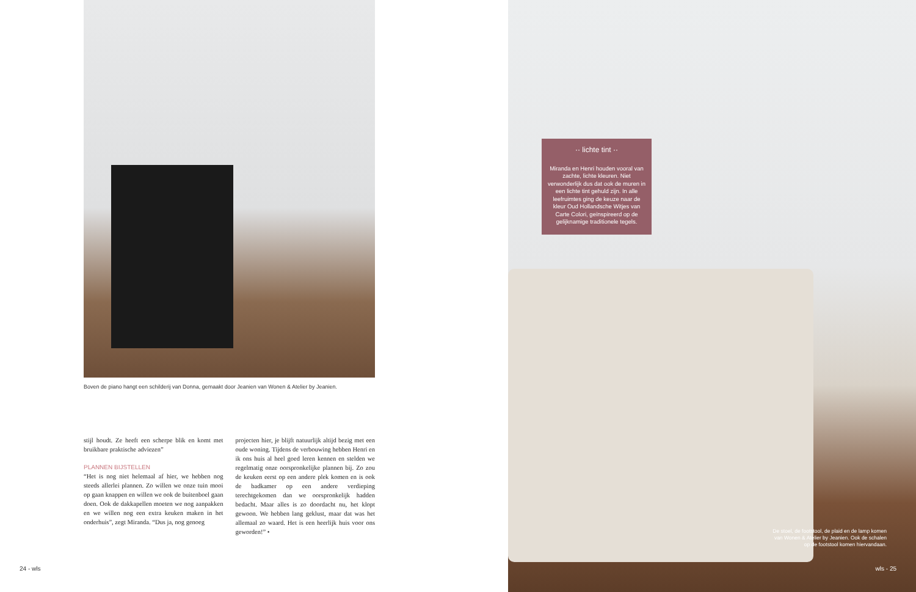Boven de piano hangt een schilderij van Donna, gemaakt door Jeanien van Wonen & Atelier by Jeanien.
stijl houdt. Ze heeft een scherpe blik en komt met bruikbare praktische adviezen”
PLANNEN BIJSTELLEN
“Het is nog niet helemaal af hier, we hebben nog steeds allerlei plannen. Zo willen we onze tuin mooi op gaan knappen en willen we ook de buitenboel gaan doen. Ook de dakkapellen moeten we nog aanpakken en we willen nog een extra keuken maken in het onderhuis”, zegt Miranda. “Dus ja, nog genoeg
projecten hier, je blijft natuurlijk altijd bezig met een oude woning. Tijdens de verbouwing hebben Henri en ik ons huis al heel goed leren kennen en stelden we regelmatig onze oorspronkelijke plannen bij. Zo zou de keuken eerst op een andere plek komen en is ook de badkamer op een andere verdieping terechtgekomen dan we oorspronkelijk hadden bedacht. Maar alles is zo doordacht nu, het klopt gewoon. We hebben lang geklust, maar dat was het allemaal zo waard. Het is een heerlijk huis voor ons geworden!” •
24 - wls
·· lichte tint ··
Miranda en Henri houden vooral van zachte, lichte kleuren. Niet verwonderlijk dus dat ook de muren in een lichte tint gehuld zijn. In alle leefruimtes ging de keuze naar de kleur Oud Hollandsche Witjes van Carte Colori, geïnspireerd op de gelijknamige traditionele tegels.
De stoel, de footstool, de plaid en de lamp komen
van Wonen & Atelier by Jeanien. Ook de schalen
op de footstool komen hiervandaan.
wls - 25